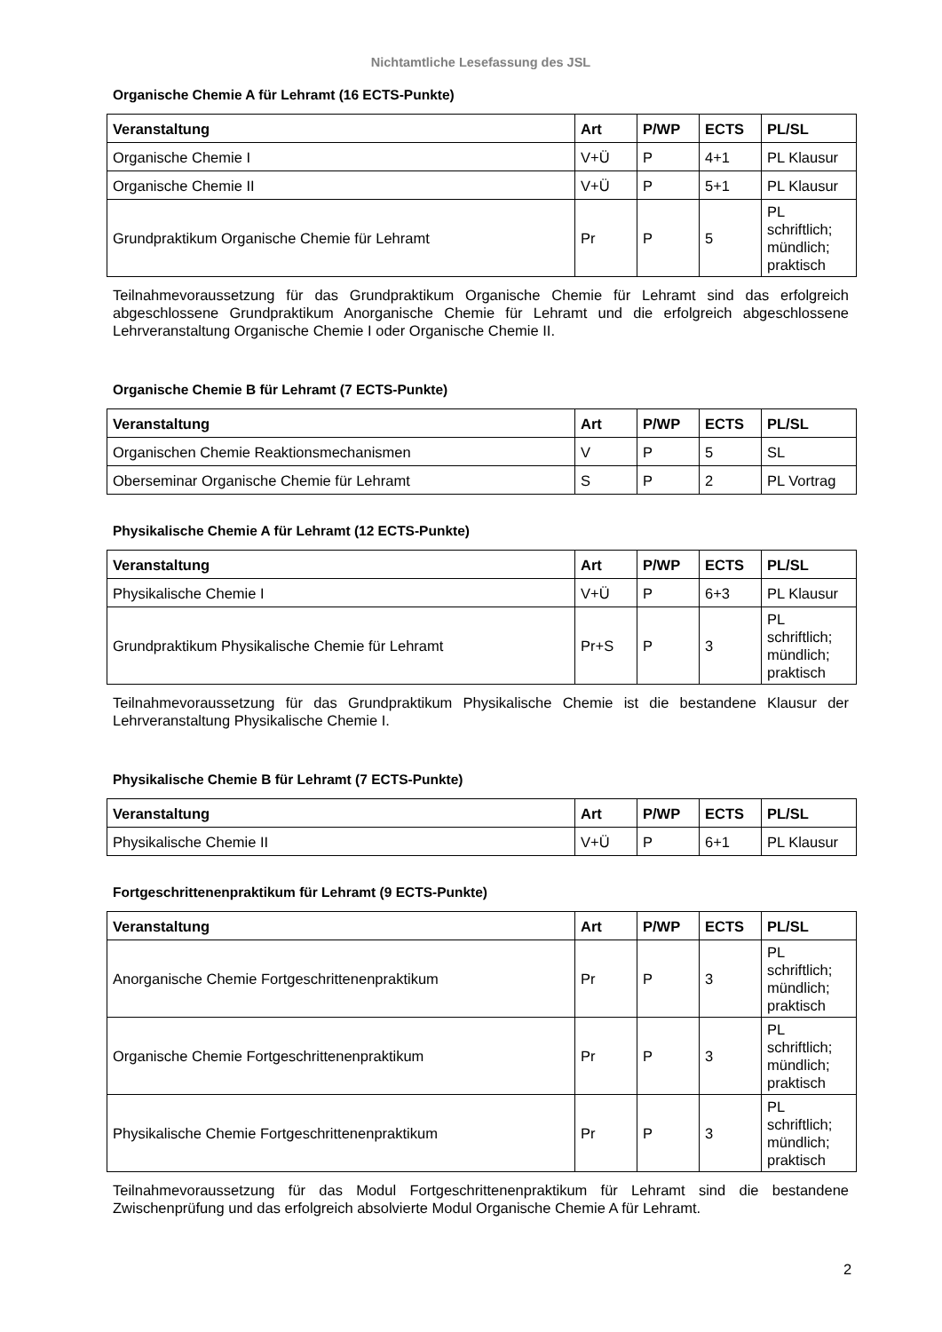Nichtamtliche Lesefassung des JSL
Organische Chemie A für Lehramt (16 ECTS-Punkte)
| Veranstaltung | Art | P/WP | ECTS | PL/SL |
| --- | --- | --- | --- | --- |
| Organische Chemie I | V+Ü | P | 4+1 | PL Klausur |
| Organische Chemie II | V+Ü | P | 5+1 | PL Klausur |
| Grundpraktikum Organische Chemie für Lehramt | Pr | P | 5 | PL schriftlich; mündlich; praktisch |
Teilnahmevoraussetzung für das Grundpraktikum Organische Chemie für Lehramt sind das erfolgreich abgeschlossene Grundpraktikum Anorganische Chemie für Lehramt und die erfolgreich abgeschlossene Lehrveranstaltung Organische Chemie I oder Organische Chemie II.
Organische Chemie B für Lehramt (7 ECTS-Punkte)
| Veranstaltung | Art | P/WP | ECTS | PL/SL |
| --- | --- | --- | --- | --- |
| Organischen Chemie Reaktionsmechanismen | V | P | 5 | SL |
| Oberseminar Organische Chemie für Lehramt | S | P | 2 | PL Vortrag |
Physikalische Chemie A für Lehramt (12 ECTS-Punkte)
| Veranstaltung | Art | P/WP | ECTS | PL/SL |
| --- | --- | --- | --- | --- |
| Physikalische Chemie I | V+Ü | P | 6+3 | PL Klausur |
| Grundpraktikum Physikalische Chemie für Lehramt | Pr+S | P | 3 | PL schriftlich; mündlich; praktisch |
Teilnahmevoraussetzung für das Grundpraktikum Physikalische Chemie ist die bestandene Klausur der Lehrveranstaltung Physikalische Chemie I.
Physikalische Chemie B für Lehramt (7 ECTS-Punkte)
| Veranstaltung | Art | P/WP | ECTS | PL/SL |
| --- | --- | --- | --- | --- |
| Physikalische Chemie II | V+Ü | P | 6+1 | PL Klausur |
Fortgeschrittenenpraktikum für Lehramt (9 ECTS-Punkte)
| Veranstaltung | Art | P/WP | ECTS | PL/SL |
| --- | --- | --- | --- | --- |
| Anorganische Chemie Fortgeschrittenenpraktikum | Pr | P | 3 | PL schriftlich; mündlich; praktisch |
| Organische Chemie Fortgeschrittenenpraktikum | Pr | P | 3 | PL schriftlich; mündlich; praktisch |
| Physikalische Chemie Fortgeschrittenenpraktikum | Pr | P | 3 | PL schriftlich; mündlich; praktisch |
Teilnahmevoraussetzung für das Modul Fortgeschrittenenpraktikum für Lehramt sind die bestandene Zwischenprüfung und das erfolgreich absolvierte Modul Organische Chemie A für Lehramt.
2